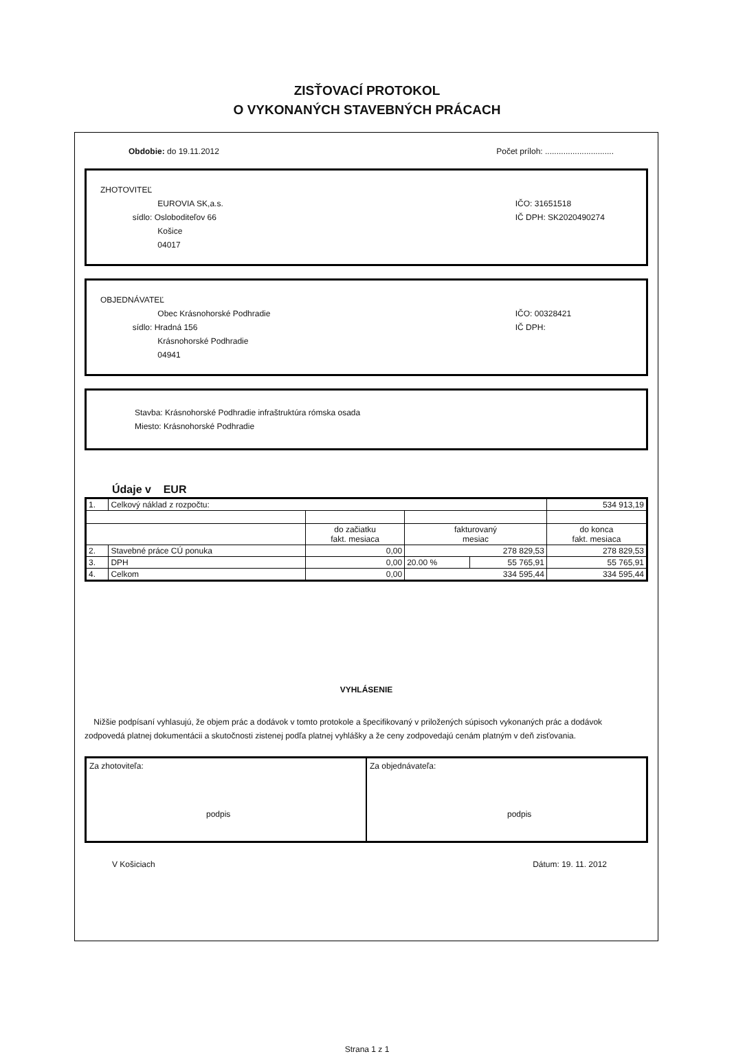ZISŤOVACÍ PROTOKOL
O VYKONANÝCH STAVEBNÝCH PRÁCACH
Obdobie: do 19.11.2012 Počet príloh: ..............................
ZHOTOVITEĽ
EUROVIA SK,a.s.
sídlo: Osloboditeľov 66
Košice
04017
IČO: 31651518
IČ DPH: SK2020490274
OBJEDNÁVATEĽ
Obec Krásnohorské Podhradie
sídlo: Hradná 156
Krásnohorské Podhradie
04941
IČO: 00328421
IČ DPH:
Stavba: Krásnohorské Podhradie infraštruktúra rómska osada
Miesto: Krásnohorské Podhradie
Údaje v EUR
| 1. | Celkový náklad z rozpočtu: | | | | 534 913,19 |
| | | do začiatku fakt. mesiaca | fakturovaný mesiac | | do konca fakt. mesiaca |
| 2. | Stavebné práce CÚ ponuka | 0,00 | 278 829,53 | | 278 829,53 |
| 3. | DPH | 0,00 | 20.00 % | 55 765,91 | 55 765,91 |
| 4. | Celkom | 0,00 | 334 595,44 | | 334 595,44 |
VYHLÁSENIE
Nižšie podpísaní vyhlasujú, že objem prác a dodávok v tomto protokole a špecifikovaný v priložených súpisoch vykonaných prác a dodávok zodpovedá platnej dokumentácii a skutočnosti zistenej podľa platnej vyhlášky a že ceny zodpovedajú cenám platným v deň zisťovania.
Za zhotoviteľa:
podpis
Za objednávateľa:
podpis
V Košiciach Dátum: 19. 11. 2012
Strana 1 z 1